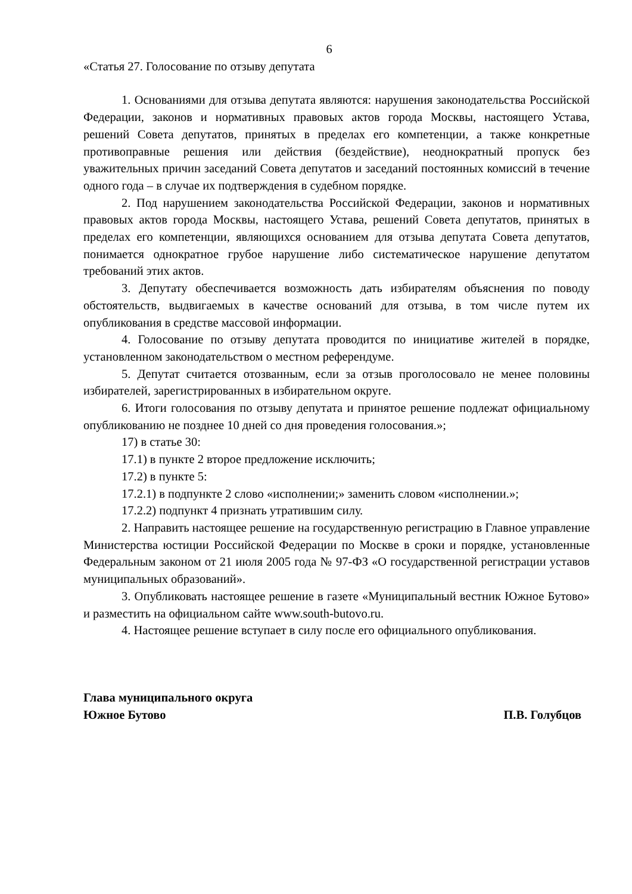6
«Статья 27. Голосование по отзыву депутата
1. Основаниями для отзыва депутата являются: нарушения законодательства Российской Федерации, законов и нормативных правовых актов города Москвы, настоящего Устава, решений Совета депутатов, принятых в пределах его компетенции, а также конкретные противоправные решения или действия (бездействие), неоднократный пропуск без уважительных причин заседаний Совета депутатов и заседаний постоянных комиссий в течение одного года – в случае их подтверждения в судебном порядке.
2. Под нарушением законодательства Российской Федерации, законов и нормативных правовых актов города Москвы, настоящего Устава, решений Совета депутатов, принятых в пределах его компетенции, являющихся основанием для отзыва депутата Совета депутатов, понимается однократное грубое нарушение либо систематическое нарушение депутатом требований этих актов.
3. Депутату обеспечивается возможность дать избирателям объяснения по поводу обстоятельств, выдвигаемых в качестве оснований для отзыва, в том числе путем их опубликования в средстве массовой информации.
4. Голосование по отзыву депутата проводится по инициативе жителей в порядке, установленном законодательством о местном референдуме.
5. Депутат считается отозванным, если за отзыв проголосовало не менее половины избирателей, зарегистрированных в избирательном округе.
6. Итоги голосования по отзыву депутата и принятое решение подлежат официальному опубликованию не позднее 10 дней со дня проведения голосования.»;
17) в статье 30:
17.1) в пункте 2 второе предложение исключить;
17.2) в пункте 5:
17.2.1) в подпункте 2 слово «исполнении;» заменить словом «исполнении.»;
17.2.2) подпункт 4 признать утратившим силу.
2. Направить настоящее решение на государственную регистрацию в Главное управление Министерства юстиции Российской Федерации по Москве в сроки и порядке, установленные Федеральным законом от 21 июля 2005 года № 97-ФЗ «О государственной регистрации уставов муниципальных образований».
3. Опубликовать настоящее решение в газете «Муниципальный вестник Южное Бутово» и разместить на официальном сайте www.south-butovo.ru.
4. Настоящее решение вступает в силу после его официального опубликования.
Глава муниципального округа
Южное Бутово П.В. Голубцов